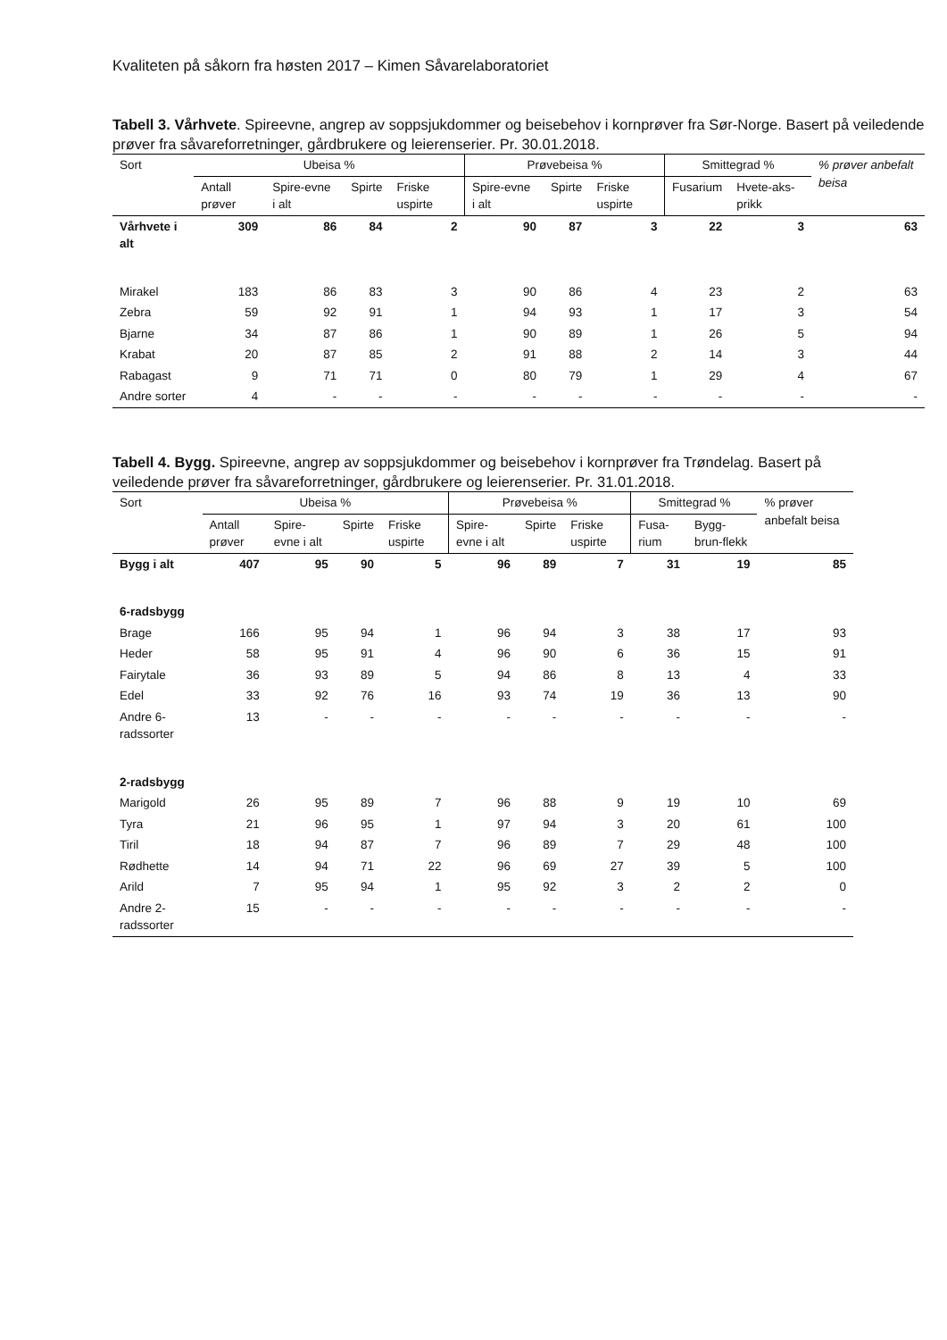Kvaliteten på såkorn fra høsten 2017 – Kimen Såvarelaboratoriet
Tabell 3. Vårhvete. Spireevne, angrep av soppsjukdommer og beisebehov i kornprøver fra Sør-Norge. Basert på veiledende prøver fra såvareforretninger, gårdbrukere og leierenserier. Pr. 30.01.2018.
| Sort | Ubeisa % | | | | Prøvebeisa % | | | Smittegrad % | | % prøver anbefalt beisa |
| --- | --- | --- | --- | --- | --- | --- | --- | --- | --- | --- |
| | Antall prøver | Spire-evne i alt | Spirte | Friske uspirte | Spire-evne i alt | Spirte | Friske uspirte | Fusarium | Hvete-aks-prikk | |
| Vårhvete i alt | 309 | 86 | 84 | 2 | 90 | 87 | 3 | 22 | 3 | 63 |
| Mirakel | 183 | 86 | 83 | 3 | 90 | 86 | 4 | 23 | 2 | 63 |
| Zebra | 59 | 92 | 91 | 1 | 94 | 93 | 1 | 17 | 3 | 54 |
| Bjarne | 34 | 87 | 86 | 1 | 90 | 89 | 1 | 26 | 5 | 94 |
| Krabat | 20 | 87 | 85 | 2 | 91 | 88 | 2 | 14 | 3 | 44 |
| Rabagast | 9 | 71 | 71 | 0 | 80 | 79 | 1 | 29 | 4 | 67 |
| Andre sorter | 4 | - | - | - | - | - | - | - | - | - |
Tabell 4. Bygg. Spireevne, angrep av soppsjukdommer og beisebehov i kornprøver fra Trøndelag. Basert på veiledende prøver fra såvareforretninger, gårdbrukere og leierenserier. Pr. 31.01.2018.
| Sort | Ubeisa % | | | | Prøvebeisa % | | | Smittegrad % | | % prøver anbefalt beisa |
| --- | --- | --- | --- | --- | --- | --- | --- | --- | --- | --- |
| | Antall prøver | Spire-evne i alt | Spirte | Friske uspirte | Spire-evne i alt | Spirte | Friske uspirte | Fusa-rium | Bygg-brun-flekk | |
| Bygg i alt | 407 | 95 | 90 | 5 | 96 | 89 | 7 | 31 | 19 | 85 |
| 6-radsbygg | | | | | | | | | | |
| Brage | 166 | 95 | 94 | 1 | 96 | 94 | 3 | 38 | 17 | 93 |
| Heder | 58 | 95 | 91 | 4 | 96 | 90 | 6 | 36 | 15 | 91 |
| Fairytale | 36 | 93 | 89 | 5 | 94 | 86 | 8 | 13 | 4 | 33 |
| Edel | 33 | 92 | 76 | 16 | 93 | 74 | 19 | 36 | 13 | 90 |
| Andre 6-radssorter | 13 | - | - | - | - | - | - | - | - | - |
| 2-radsbygg | | | | | | | | | | |
| Marigold | 26 | 95 | 89 | 7 | 96 | 88 | 9 | 19 | 10 | 69 |
| Tyra | 21 | 96 | 95 | 1 | 97 | 94 | 3 | 20 | 61 | 100 |
| Tiril | 18 | 94 | 87 | 7 | 96 | 89 | 7 | 29 | 48 | 100 |
| Rødhette | 14 | 94 | 71 | 22 | 96 | 69 | 27 | 39 | 5 | 100 |
| Arild | 7 | 95 | 94 | 1 | 95 | 92 | 3 | 2 | 2 | 0 |
| Andre 2-radssorter | 15 | - | - | - | - | - | - | - | - | - |